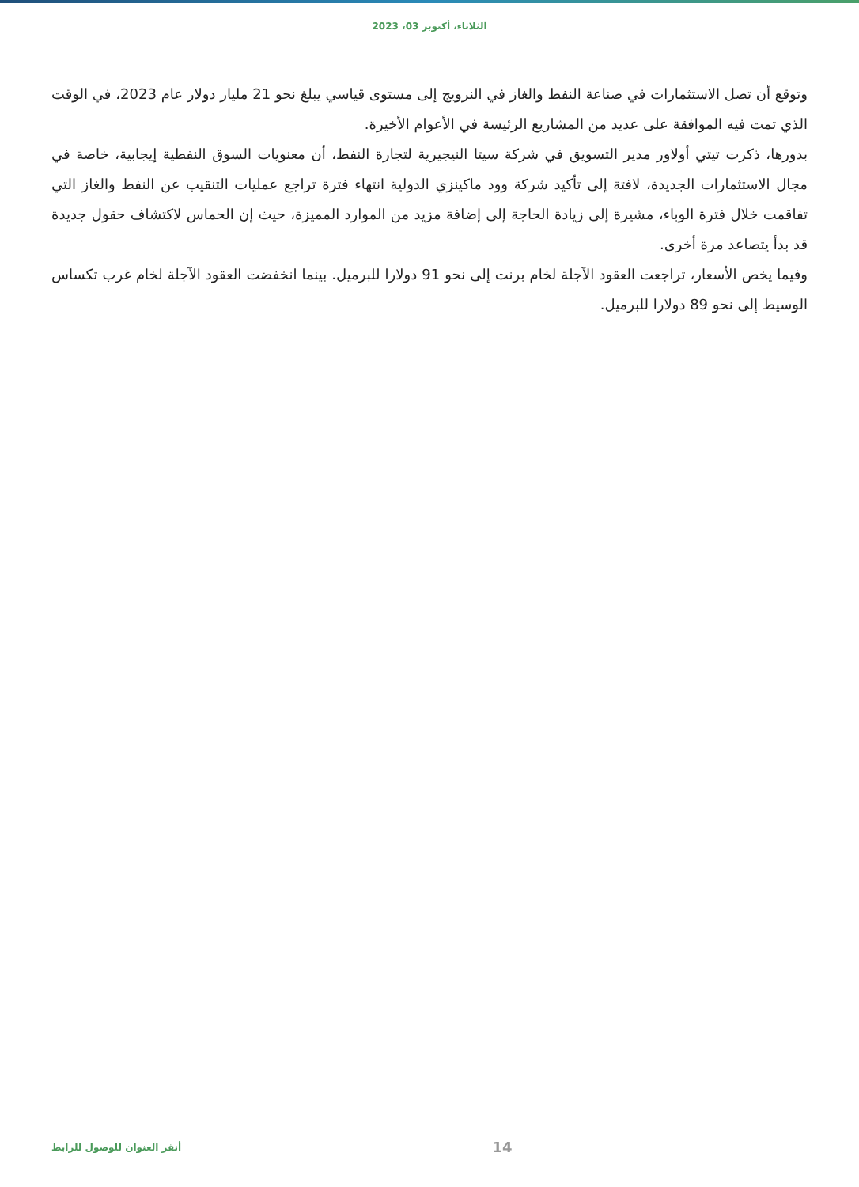الثلاثاء، أكتوبر 03، 2023
وتوقع أن تصل الاستثمارات في صناعة النفط والغاز في النرويج إلى مستوى قياسي يبلغ نحو 21 مليار دولار عام 2023، في الوقت الذي تمت فيه الموافقة على عديد من المشاريع الرئيسة في الأعوام الأخيرة.
بدورها، ذكرت تيتي أولاور مدير التسويق في شركة سيتا النيجيرية لتجارة النفط، أن معنويات السوق النفطية إيجابية، خاصة في مجال الاستثمارات الجديدة، لافتة إلى تأكيد شركة وود ماكينزي الدولية انتهاء فترة تراجع عمليات التنقيب عن النفط والغاز التي تفاقمت خلال فترة الوباء، مشيرة إلى زيادة الحاجة إلى إضافة مزيد من الموارد المميزة، حيث إن الحماس لاكتشاف حقول جديدة قد بدأ يتصاعد مرة أخرى.
وفيما يخص الأسعار، تراجعت العقود الآجلة لخام برنت إلى نحو 91 دولارا للبرميل. بينما انخفضت العقود الآجلة لخام غرب تكساس الوسيط إلى نحو 89 دولارا للبرميل.
أنقر العنوان للوصول للرابط 14